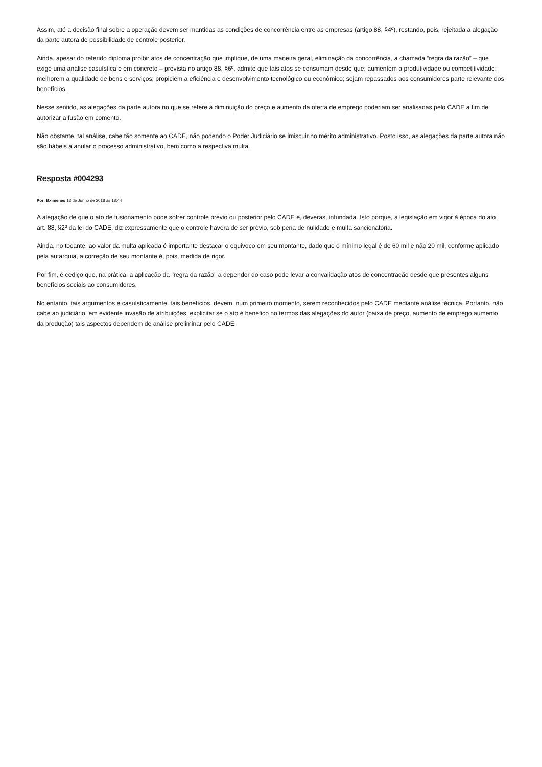Assim, até a decisão final sobre a operação devem ser mantidas as condições de concorrência entre as empresas (artigo 88, §4º), restando, pois, rejeitada a alegação da parte autora de possibilidade de controle posterior.
Ainda, apesar do referido diploma proibir atos de concentração que implique, de uma maneira geral, eliminação da concorrência, a chamada “regra da razão” – que exige uma análise casuística e em concreto – prevista no artigo 88, §6º, admite que tais atos se consumam desde que: aumentem a produtividade ou competitividade; melhorem a qualidade de bens e serviços; propiciem a eficiência e desenvolvimento tecnológico ou econômico; sejam repassados aos consumidores parte relevante dos benefícios.
Nesse sentido, as alegações da parte autora no que se refere à diminuição do preço e aumento da oferta de emprego poderiam ser analisadas pelo CADE a fim de autorizar a fusão em comento.
Não obstante, tal análise, cabe tão somente ao CADE, não podendo o Poder Judiciário se imiscuir no mérito administrativo. Posto isso, as alegações da parte autora não são hábeis a anular o processo administrativo, bem como a respectiva multa.
Resposta #004293
Por: Bximenes 13 de Junho de 2018 às 18:44
A alegação de que o ato de fusionamento pode sofrer controle prévio ou posterior pelo CADE é, deveras, infundada. Isto porque, a legislação em vigor à época do ato, art. 88, §2º da lei do CADE, diz expressamente que o controle haverá de ser prévio, sob pena de nulidade e multa sancionatória.
Ainda, no tocante, ao valor da multa aplicada é importante destacar o equivoco em seu montante, dado que o mínimo legal é de 60 mil e não 20 mil, conforme aplicado pela autarquia, a correção de seu montante é, pois, medida de rigor.
Por fim, é cediço que, na prática, a aplicação da "regra da razão" a depender do caso pode levar a convalidação atos de concentração desde que presentes alguns benefícios sociais ao consumidores.
No entanto, tais argumentos e casuísticamente, tais benefícios, devem, num primeiro momento, serem reconhecidos pelo CADE mediante análise técnica. Portanto, não cabe ao judiciário, em evidente invasão de atribuições, explicitar se o ato é benéfico no termos das alegações do autor (baixa de preço, aumento de emprego aumento da produção) tais aspectos dependem de análise preliminar pelo CADE.